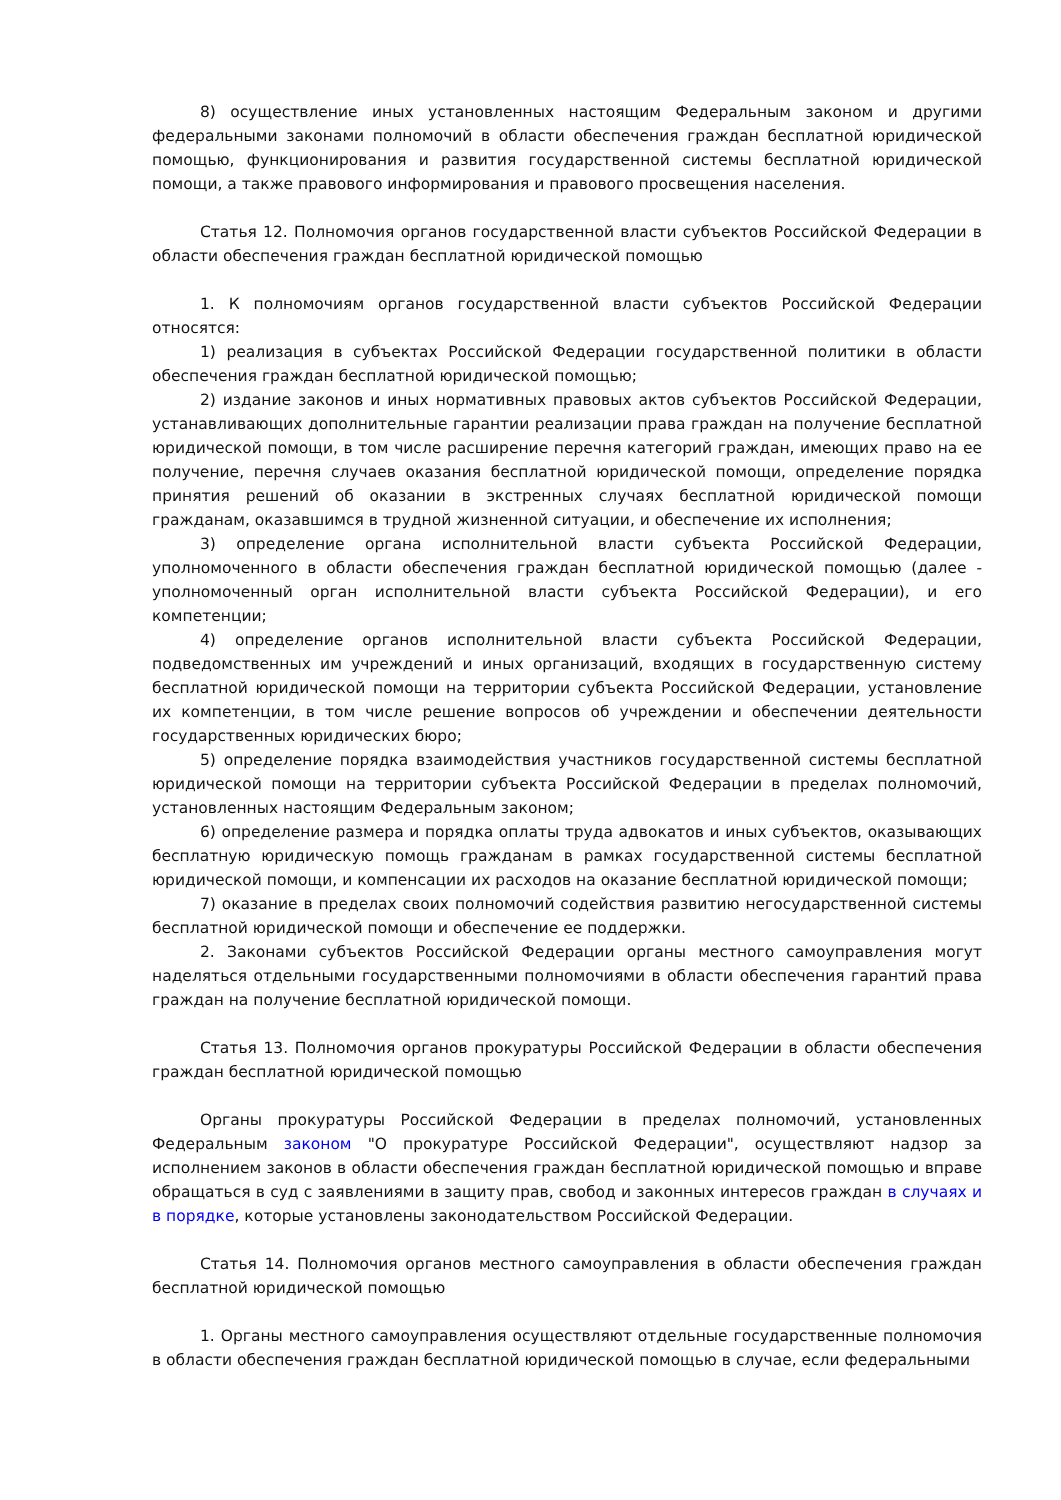8) осуществление иных установленных настоящим Федеральным законом и другими федеральными законами полномочий в области обеспечения граждан бесплатной юридической помощью, функционирования и развития государственной системы бесплатной юридической помощи, а также правового информирования и правового просвещения населения.
Статья 12. Полномочия органов государственной власти субъектов Российской Федерации в области обеспечения граждан бесплатной юридической помощью
1. К полномочиям органов государственной власти субъектов Российской Федерации относятся:
1) реализация в субъектах Российской Федерации государственной политики в области обеспечения граждан бесплатной юридической помощью;
2) издание законов и иных нормативных правовых актов субъектов Российской Федерации, устанавливающих дополнительные гарантии реализации права граждан на получение бесплатной юридической помощи, в том числе расширение перечня категорий граждан, имеющих право на ее получение, перечня случаев оказания бесплатной юридической помощи, определение порядка принятия решений об оказании в экстренных случаях бесплатной юридической помощи гражданам, оказавшимся в трудной жизненной ситуации, и обеспечение их исполнения;
3) определение органа исполнительной власти субъекта Российской Федерации, уполномоченного в области обеспечения граждан бесплатной юридической помощью (далее - уполномоченный орган исполнительной власти субъекта Российской Федерации), и его компетенции;
4) определение органов исполнительной власти субъекта Российской Федерации, подведомственных им учреждений и иных организаций, входящих в государственную систему бесплатной юридической помощи на территории субъекта Российской Федерации, установление их компетенции, в том числе решение вопросов об учреждении и обеспечении деятельности государственных юридических бюро;
5) определение порядка взаимодействия участников государственной системы бесплатной юридической помощи на территории субъекта Российской Федерации в пределах полномочий, установленных настоящим Федеральным законом;
6) определение размера и порядка оплаты труда адвокатов и иных субъектов, оказывающих бесплатную юридическую помощь гражданам в рамках государственной системы бесплатной юридической помощи, и компенсации их расходов на оказание бесплатной юридической помощи;
7) оказание в пределах своих полномочий содействия развитию негосударственной системы бесплатной юридической помощи и обеспечение ее поддержки.
2. Законами субъектов Российской Федерации органы местного самоуправления могут наделяться отдельными государственными полномочиями в области обеспечения гарантий права граждан на получение бесплатной юридической помощи.
Статья 13. Полномочия органов прокуратуры Российской Федерации в области обеспечения граждан бесплатной юридической помощью
Органы прокуратуры Российской Федерации в пределах полномочий, установленных Федеральным законом "О прокуратуре Российской Федерации", осуществляют надзор за исполнением законов в области обеспечения граждан бесплатной юридической помощью и вправе обращаться в суд с заявлениями в защиту прав, свобод и законных интересов граждан в случаях и в порядке, которые установлены законодательством Российской Федерации.
Статья 14. Полномочия органов местного самоуправления в области обеспечения граждан бесплатной юридической помощью
1. Органы местного самоуправления осуществляют отдельные государственные полномочия в области обеспечения граждан бесплатной юридической помощью в случае, если федеральными